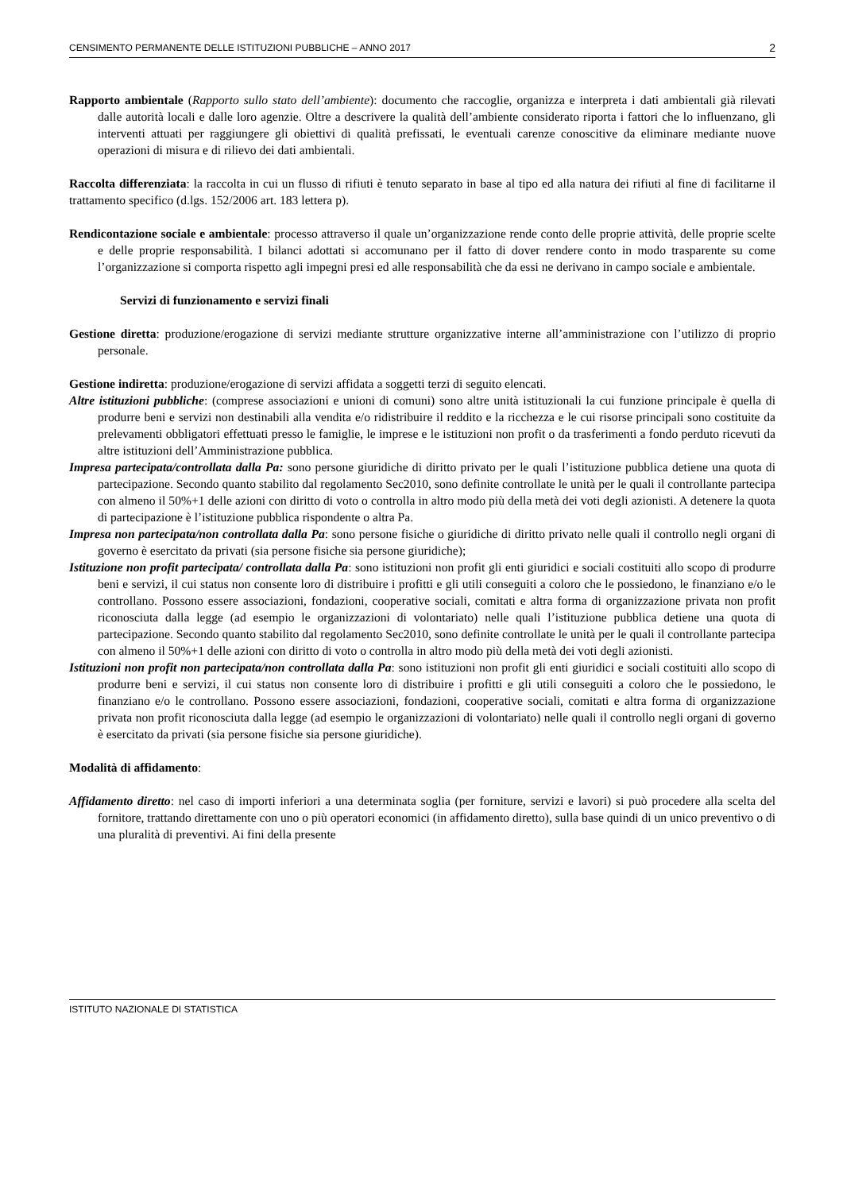CENSIMENTO PERMANENTE DELLE ISTITUZIONI PUBBLICHE – ANNO 2017 2
Rapporto ambientale (Rapporto sullo stato dell’ambiente): documento che raccoglie, organizza e interpreta i dati ambientali già rilevati dalle autorità locali e dalle loro agenzie. Oltre a descrivere la qualità dell’ambiente considerato riporta i fattori che lo influenzano, gli interventi attuati per raggiungere gli obiettivi di qualità prefissati, le eventuali carenze conoscitive da eliminare mediante nuove operazioni di misura e di rilievo dei dati ambientali.
Raccolta differenziata: la raccolta in cui un flusso di rifiuti è tenuto separato in base al tipo ed alla natura dei rifiuti al fine di facilitarne il trattamento specifico (d.lgs. 152/2006 art. 183 lettera p).
Rendicontazione sociale e ambientale: processo attraverso il quale un’organizzazione rende conto delle proprie attività, delle proprie scelte e delle proprie responsabilità. I bilanci adottati si accomunano per il fatto di dover rendere conto in modo trasparente su come l’organizzazione si comporta rispetto agli impegni presi ed alle responsabilità che da essi ne derivano in campo sociale e ambientale.
Servizi di funzionamento e servizi finali
Gestione diretta: produzione/erogazione di servizi mediante strutture organizzative interne all’amministrazione con l’utilizzo di proprio personale.
Gestione indiretta: produzione/erogazione di servizi affidata a soggetti terzi di seguito elencati.
Altre istituzioni pubbliche: (comprese associazioni e unioni di comuni) sono altre unità istituzionali la cui funzione principale è quella di produrre beni e servizi non destinabili alla vendita e/o ridistribuire il reddito e la ricchezza e le cui risorse principali sono costituite da prelevamenti obbligatori effettuati presso le famiglie, le imprese e le istituzioni non profit o da trasferimenti a fondo perduto ricevuti da altre istituzioni dell’Amministrazione pubblica.
Impresa partecipata/controllata dalla Pa: sono persone giuridiche di diritto privato per le quali l’istituzione pubblica detiene una quota di partecipazione. Secondo quanto stabilito dal regolamento Sec2010, sono definite controllate le unità per le quali il controllante partecipa con almeno il 50%+1 delle azioni con diritto di voto o controlla in altro modo più della metà dei voti degli azionisti. A detenere la quota di partecipazione è l’istituzione pubblica rispondente o altra Pa.
Impresa non partecipata/non controllata dalla Pa: sono persone fisiche o giuridiche di diritto privato nelle quali il controllo negli organi di governo è esercitato da privati (sia persone fisiche sia persone giuridiche);
Istituzione non profit partecipata/ controllata dalla Pa: sono istituzioni non profit gli enti giuridici e sociali costituiti allo scopo di produrre beni e servizi, il cui status non consente loro di distribuire i profitti e gli utili conseguiti a coloro che le possiedono, le finanziano e/o le controllano. Possono essere associazioni, fondazioni, cooperative sociali, comitati e altra forma di organizzazione privata non profit riconosciuta dalla legge (ad esempio le organizzazioni di volontariato) nelle quali l’istituzione pubblica detiene una quota di partecipazione. Secondo quanto stabilito dal regolamento Sec2010, sono definite controllate le unità per le quali il controllante partecipa con almeno il 50%+1 delle azioni con diritto di voto o controlla in altro modo più della metà dei voti degli azionisti.
Istituzioni non profit non partecipata/non controllata dalla Pa: sono istituzioni non profit gli enti giuridici e sociali costituiti allo scopo di produrre beni e servizi, il cui status non consente loro di distribuire i profitti e gli utili conseguiti a coloro che le possiedono, le finanziano e/o le controllano. Possono essere associazioni, fondazioni, cooperative sociali, comitati e altra forma di organizzazione privata non profit riconosciuta dalla legge (ad esempio le organizzazioni di volontariato) nelle quali il controllo negli organi di governo è esercitato da privati (sia persone fisiche sia persone giuridiche).
Modalità di affidamento:
Affidamento diretto: nel caso di importi inferiori a una determinata soglia (per forniture, servizi e lavori) si può procedere alla scelta del fornitore, trattando direttamente con uno o più operatori economici (in affidamento diretto), sulla base quindi di un unico preventivo o di una pluralità di preventivi. Ai fini della presente
ISTITUTO NAZIONALE DI STATISTICA